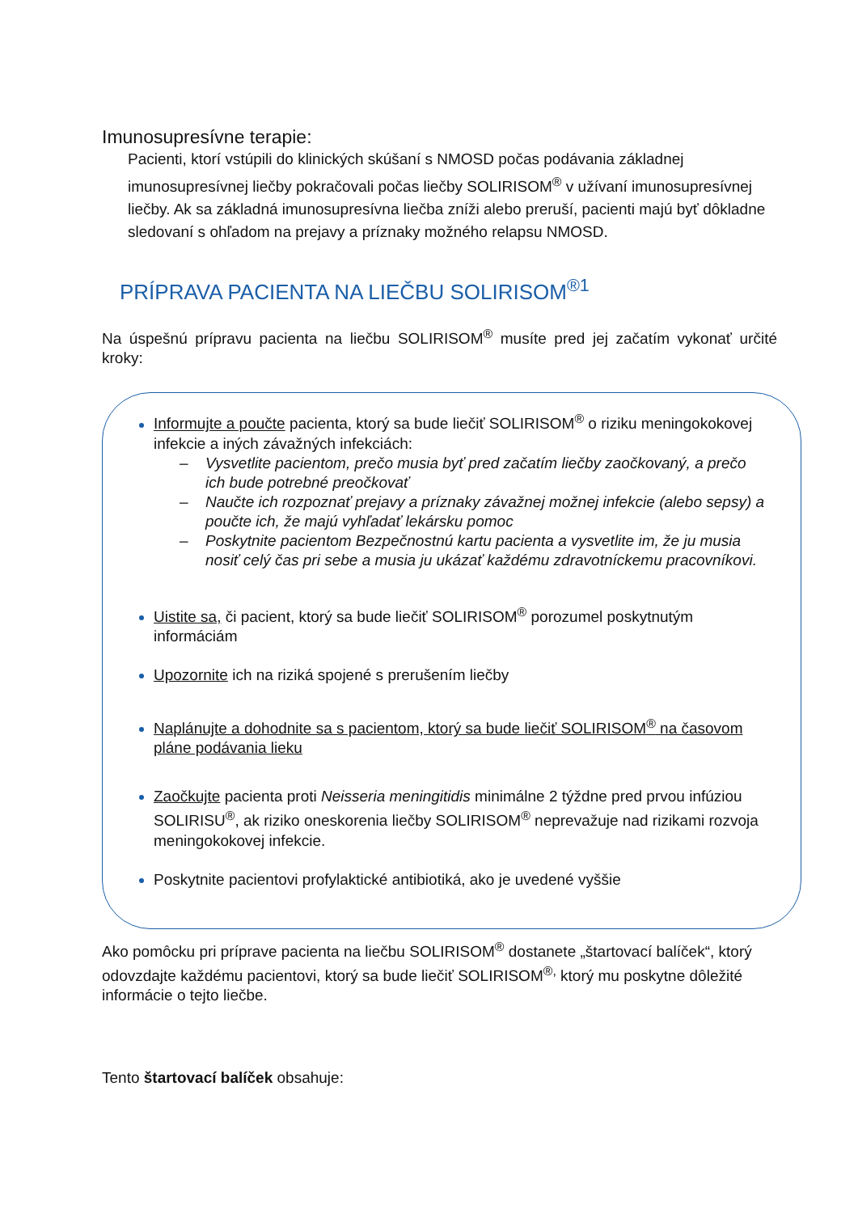Imunosupresívne terapie:
Pacienti, ktorí vstúpili do klinických skúšaní s NMOSD počas podávania základnej imunosupresívnej liečby pokračovali počas liečby SOLIRISOM<sup>®</sup> v užívaní imunosupresívnej liečby. Ak sa základná imunosupresívna liečba zníži alebo preruší, pacienti majú byť dôkladne sledovaní s ohľadom na prejavy a príznaky možného relapsu NMOSD.
PRÍPRAVA PACIENTA NA LIEČBU SOLIRISOM<sup>®1</sup>
Na úspešnú prípravu pacienta na liečbu SOLIRISOM<sup>®</sup> musíte pred jej začatím vykonať určité kroky:
Informujte a poučte pacienta, ktorý sa bude liečiť SOLIRISOM<sup>®</sup> o riziku meningokokovej infekcie a iných závažných infekciách:
– Vysvetlite pacientom, prečo musia byť pred začatím liečby zaočkovaný, a prečo ich bude potrebné preočkovať
– Naučte ich rozpoznať prejavy a príznaky závažnej možnej infekcie (alebo sepsy) a poučte ich, že majú vyhľadať lekársku pomoc
– Poskytnite pacientom Bezpečnostnú kartu pacienta a vysvetlite im, že ju musia nosiť celý čas pri sebe a musia ju ukázať každému zdravotníckemu pracovníkovi.
Uistite sa, či pacient, ktorý sa bude liečiť SOLIRISOM<sup>®</sup> porozumel poskytnutým informáciám
Upozornite ich na riziká spojené s prerušením liečby
Naplánujte a dohodnite sa s pacientom, ktorý sa bude liečiť SOLIRISOM<sup>®</sup> na časovom pláne podávania lieku
Zaočkujte pacienta proti Neisseria meningitidis minimálne 2 týždne pred prvou infúziou SOLIRISU<sup>®</sup>, ak riziko oneskorenia liečby SOLIRISOM<sup>®</sup> neprevažuje nad rizikami rozvoja meningokokovej infekcie.
Poskytnite pacientovi profylaktické antibiotiká, ako je uvedené vyššie
Ako pomôcku pri príprave pacienta na liečbu SOLIRISOM<sup>®</sup> dostanete „štartovací balíček“, ktorý odovzdajte každému pacientovi, ktorý sa bude liečiť SOLIRISOM<sup>®,</sup> ktorý mu poskytne dôležité informácie o tejto liečbe.
Tento štartovací balíček obsahuje: